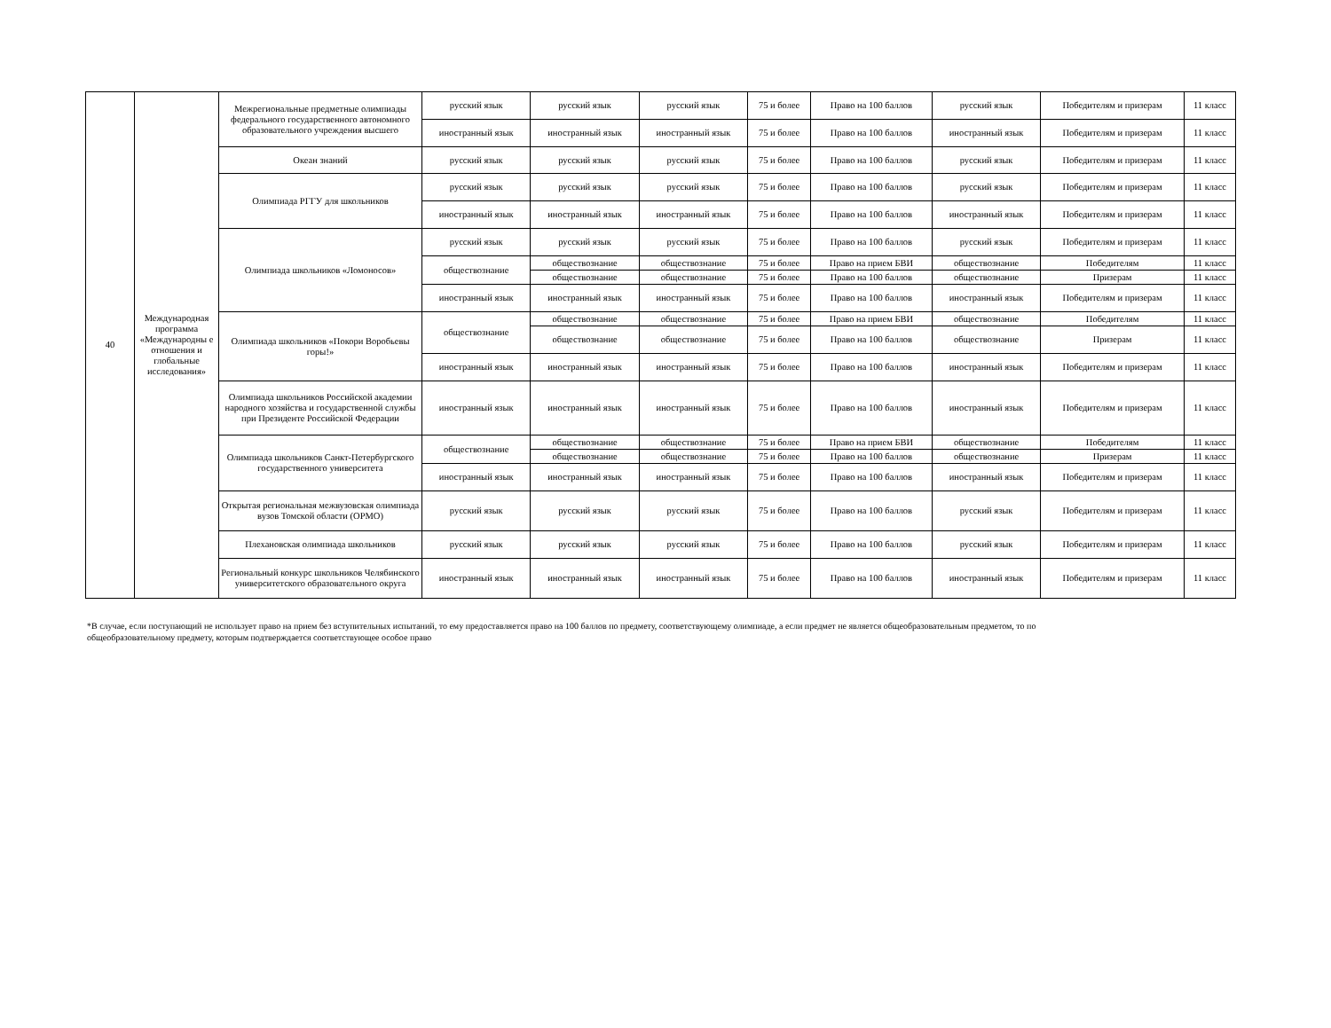| 40 | Международная программа «Международны е отношения и глобальные исследования» | Межрегиональные предметные олимпиады федерального государственного автономного образовательного учреждения высшего | русский язык | русский язык | русский язык | 75 и более | Право на 100 баллов | русский язык | Победителям и призерам | 11 класс |
| | | | иностранный язык | иностранный язык | иностранный язык | 75 и более | Право на 100 баллов | иностранный язык | Победителям и призерам | 11 класс |
| | | Океан знаний | русский язык | русский язык | русский язык | 75 и более | Право на 100 баллов | русский язык | Победителям и призерам | 11 класс |
| | | Олимпиада РГГУ для школьников | русский язык | русский язык | русский язык | 75 и более | Право на 100 баллов | русский язык | Победителям и призерам | 11 класс |
| | | | иностранный язык | иностранный язык | иностранный язык | 75 и более | Право на 100 баллов | иностранный язык | Победителям и призерам | 11 класс |
| | | Олимпиада школьников «Ломоносов» | русский язык | русский язык | русский язык | 75 и более | Право на 100 баллов | русский язык | Победителям и призерам | 11 класс |
| | | | обществознание | обществознание | обществознание | 75 и более | Право на прием БВИ | обществознание | Победителям | 11 класс |
| | | | | обществознание | обществознание | 75 и более | Право на 100 баллов | обществознание | Призерам | 11 класс |
| | | | иностранный язык | иностранный язык | иностранный язык | 75 и более | Право на 100 баллов | иностранный язык | Победителям и призерам | 11 класс |
| | | Олимпиада школьников «Покори Воробьевы горы!» | обществознание | обществознание | обществознание | 75 и более | Право на прием БВИ | обществознание | Победителям | 11 класс |
| | | | | обществознание | обществознание | 75 и более | Право на 100 баллов | обществознание | Призерам | 11 класс |
| | | | иностранный язык | иностранный язык | иностранный язык | 75 и более | Право на 100 баллов | иностранный язык | Победителям и призерам | 11 класс |
| | | Олимпиада школьников Российской академии народного хозяйства и государственной службы при Президенте Российской Федерации | иностранный язык | иностранный язык | иностранный язык | 75 и более | Право на 100 баллов | иностранный язык | Победителям и призерам | 11 класс |
| | | Олимпиада школьников Санкт-Петербургского государственного университета | обществознание | обществознание | обществознание | 75 и более | Право на прием БВИ | обществознание | Победителям | 11 класс |
| | | | | обществознание | обществознание | 75 и более | Право на 100 баллов | обществознание | Призерам | 11 класс |
| | | | иностранный язык | иностранный язык | иностранный язык | 75 и более | Право на 100 баллов | иностранный язык | Победителям и призерам | 11 класс |
| | | Открытая региональная межвузовская олимпиада вузов Томской области (ОРМО) | русский язык | русский язык | русский язык | 75 и более | Право на 100 баллов | русский язык | Победителям и призерам | 11 класс |
| | | Плехановская олимпиада школьников | русский язык | русский язык | русский язык | 75 и более | Право на 100 баллов | русский язык | Победителям и призерам | 11 класс |
| | | Региональный конкурс школьников Челябинского университетского образовательного округа | иностранный язык | иностранный язык | иностранный язык | 75 и более | Право на 100 баллов | иностранный язык | Победителям и призерам | 11 класс |
*В случае, если поступающий не использует право на прием без вступительных испытаний, то ему предоставляется право на 100 баллов по предмету, соответствующему олимпиаде, а если предмет не является общеобразовательным предметом, то по общеобразовательному предмету, которым подтверждается соответствующее особое право